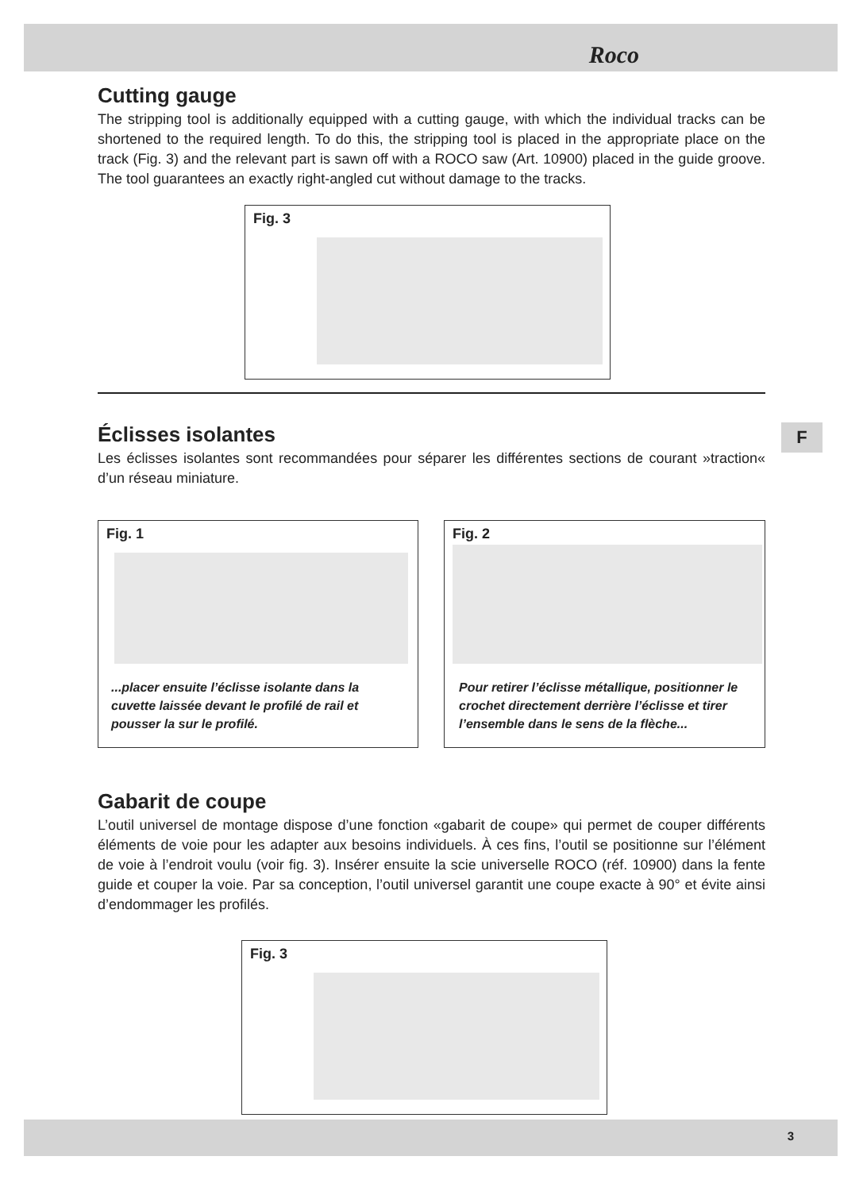Roco
F
Cutting gauge
The stripping tool is additionally equipped with a cutting gauge, with which the individual tracks can be shortened to the required length. To do this, the stripping tool is placed in the appropriate place on the track (Fig. 3) and the relevant part is sawn off with a ROCO saw (Art. 10900) placed in the guide groove. The tool guarantees an exactly right-angled cut without damage to the tracks.
Fig. 3
Éclisses isolantes
Les éclisses isolantes sont recommandées pour séparer les différentes sections de courant »traction« d’un réseau miniature.
Fig. 1
...placer ensuite l’éclisse isolante dans la cuvette laissée devant le profilé de rail et pousser la sur le profilé.
Fig. 2
Pour retirer l’éclisse métallique, positionner le crochet directement derrière l’éclisse et tirer l’ensemble dans le sens de la flèche...
Gabarit de coupe
L’outil universel de montage dispose d’une fonction «gabarit de coupe» qui permet de couper différents éléments de voie pour les adapter aux besoins individuels. À ces fins, l’outil se positionne sur l’élément de voie à l’endroit voulu (voir fig. 3). Insérer ensuite la scie universelle ROCO (réf. 10900) dans la fente guide et couper la voie. Par sa conception, l’outil universel garantit une coupe exacte à 90° et évite ainsi d’endommager les profilés.
Fig. 3
3